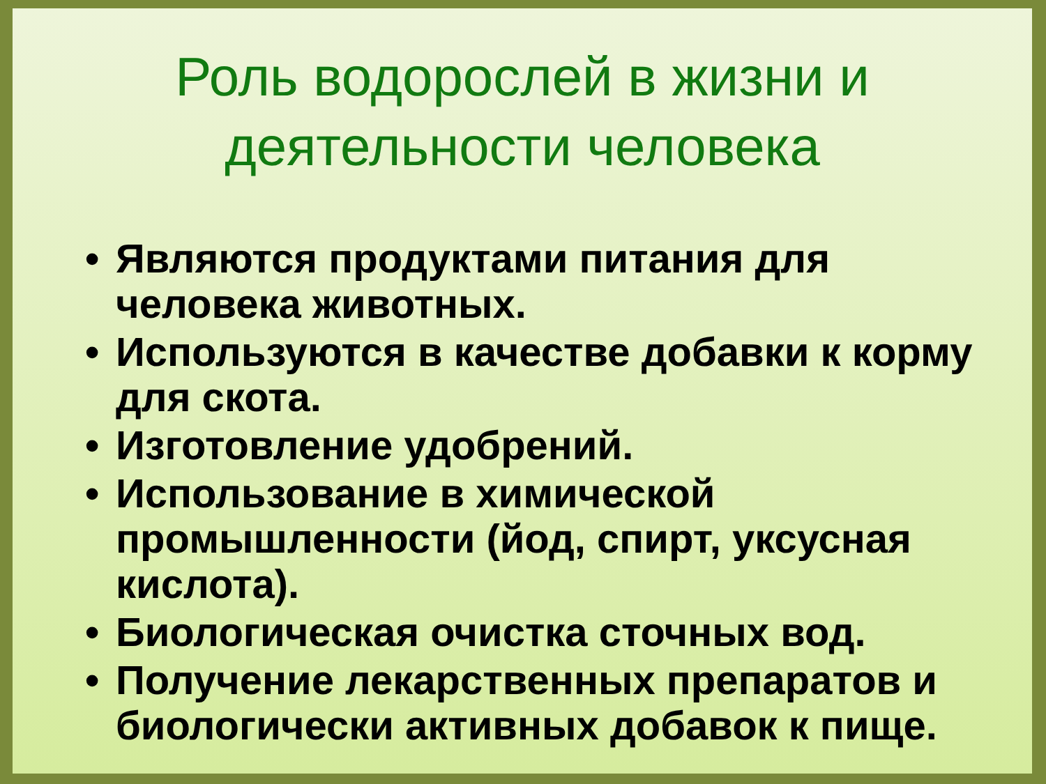Роль водорослей в жизни и
деятельности человека
• Являются продуктами питания для человека животных.
• Используются в качестве добавки к корму для скота.
• Изготовление удобрений.
• Использование в химической промышленности (йод, спирт, уксусная кислота).
• Биологическая очистка сточных вод.
• Получение лекарственных препаратов и биологически активных добавок к пище.